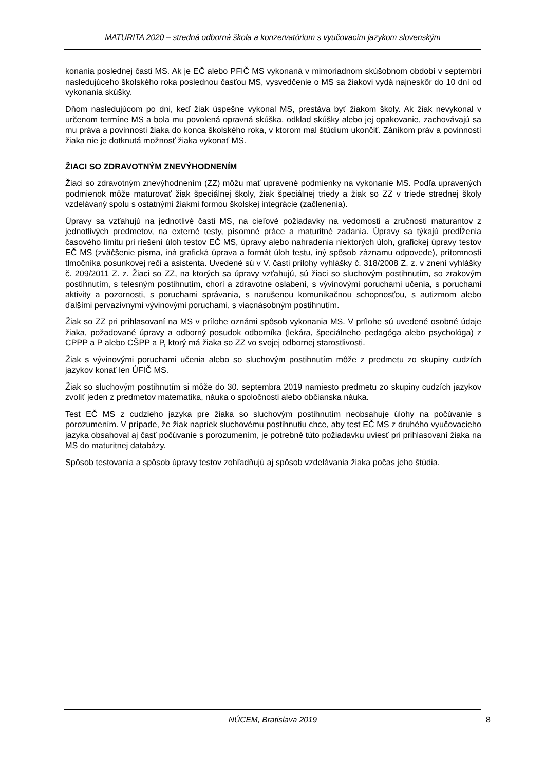MATURITA 2020 – stredná odborná škola a konzervatórium s vyučovacím jazykom slovenským
konania poslednej časti MS. Ak je EČ alebo PFIČ MS vykonaná v mimoriadnom skúšobnom období v septembri nasledujúceho školského roka poslednou časťou MS, vysvedčenie o MS sa žiakovi vydá najneskôr do 10 dní od vykonania skúšky.
Dňom nasledujúcom po dni, keď žiak úspešne vykonal MS, prestáva byť žiakom školy. Ak žiak nevykonal v určenom termíne MS a bola mu povolená opravná skúška, odklad skúšky alebo jej opakovanie, zachovávajú sa mu práva a povinnosti žiaka do konca školského roka, v ktorom mal štúdium ukončiť. Zánikom práv a povinností žiaka nie je dotknutá možnosť žiaka vykonať MS.
ŽIACI SO ZDRAVOTNÝM ZNEVÝHODNENÍM
Žiaci so zdravotným znevýhodnením (ZZ) môžu mať upravené podmienky na vykonanie MS. Podľa upravených podmienok môže maturovať žiak špeciálnej školy, žiak špeciálnej triedy a žiak so ZZ v triede strednej školy vzdelávaný spolu s ostatnými žiakmi formou školskej integrácie (začlenenia).
Úpravy sa vzťahujú na jednotlivé časti MS, na cieľové požiadavky na vedomosti a zručnosti maturantov z jednotlivých predmetov, na externé testy, písomné práce a maturitné zadania. Úpravy sa týkajú predĺženia časového limitu pri riešení úloh testov EČ MS, úpravy alebo nahradenia niektorých úloh, grafickej úpravy testov EČ MS (zväčšenie písma, iná grafická úprava a formát úloh testu, iný spôsob záznamu odpovede), prítomnosti tlmočníka posunkovej reči a asistenta. Uvedené sú v V. časti prílohy vyhlášky č. 318/2008 Z. z. v znení vyhlášky č. 209/2011 Z. z. Žiaci so ZZ, na ktorých sa úpravy vzťahujú, sú žiaci so sluchovým postihnutím, so zrakovým postihnutím, s telesným postihnutím, chorí a zdravotne oslabení, s vývinovými poruchami učenia, s poruchami aktivity a pozornosti, s poruchami správania, s narušenou komunikačnou schopnosťou, s autizmom alebo ďalšími pervazívnymi vývinovými poruchami, s viacnásobným postihnutím.
Žiak so ZZ pri prihlasovaní na MS v prílohe oznámi spôsob vykonania MS. V prílohe sú uvedené osobné údaje žiaka, požadované úpravy a odborný posudok odborníka (lekára, špeciálneho pedagóga alebo psychológa) z CPPP a P alebo CŠPP a P, ktorý má žiaka so ZZ vo svojej odbornej starostlivosti.
Žiak s vývinovými poruchami učenia alebo so sluchovým postihnutím môže z predmetu zo skupiny cudzích jazykov konať len ÚFIČ MS.
Žiak so sluchovým postihnutím si môže do 30. septembra 2019 namiesto predmetu zo skupiny cudzích jazykov zvoliť jeden z predmetov matematika, náuka o spoločnosti alebo občianska náuka.
Test EČ MS z cudzieho jazyka pre žiaka so sluchovým postihnutím neobsahuje úlohy na počúvanie s porozumením. V prípade, že žiak napriek sluchovému postihnutiu chce, aby test EČ MS z druhého vyučovacieho jazyka obsahoval aj časť počúvanie s porozumením, je potrebné túto požiadavku uviesť pri prihlasovaní žiaka na MS do maturitnej databázy.
Spôsob testovania a spôsob úpravy testov zohľadňujú aj spôsob vzdelávania žiaka počas jeho štúdia.
NÚCEM, Bratislava 2019
8